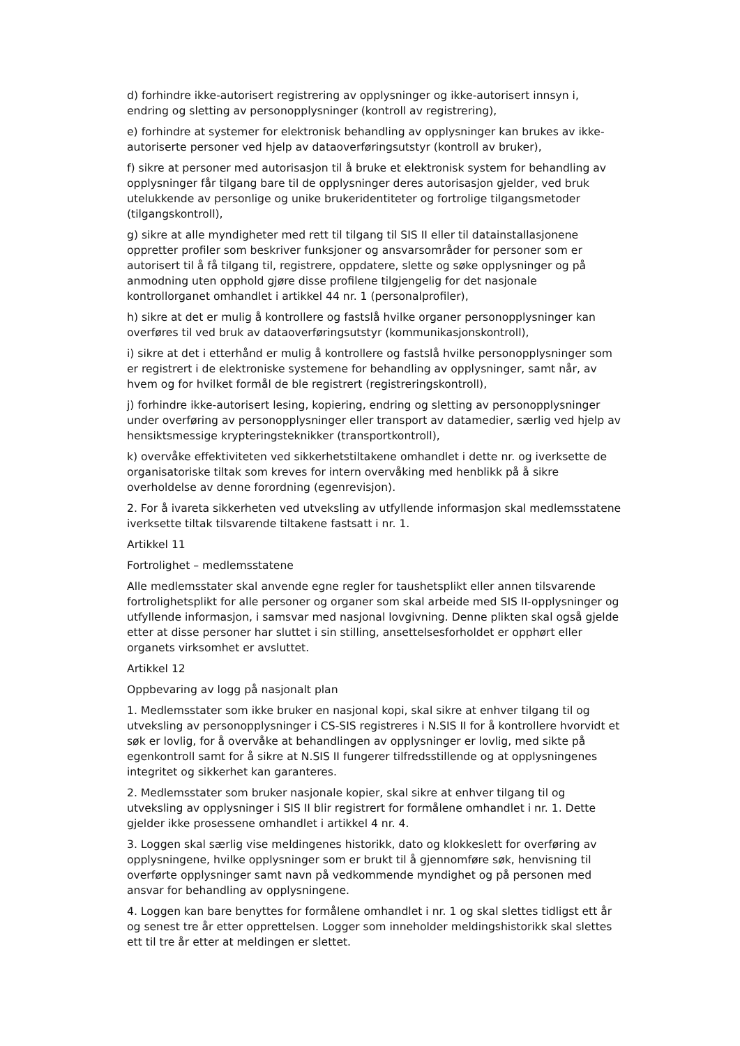d) forhindre ikke-autorisert registrering av opplysninger og ikke-autorisert innsyn i, endring og sletting av personopplysninger (kontroll av registrering),
e) forhindre at systemer for elektronisk behandling av opplysninger kan brukes av ikke-autoriserte personer ved hjelp av dataoverføringsutstyr (kontroll av bruker),
f) sikre at personer med autorisasjon til å bruke et elektronisk system for behandling av opplysninger får tilgang bare til de opplysninger deres autorisasjon gjelder, ved bruk utelukkende av personlige og unike brukeridentiteter og fortrolige tilgangsmetoder (tilgangskontroll),
g) sikre at alle myndigheter med rett til tilgang til SIS II eller til datainstallasjonene oppretter profiler som beskriver funksjoner og ansvarsområder for personer som er autorisert til å få tilgang til, registrere, oppdatere, slette og søke opplysninger og på anmodning uten opphold gjøre disse profilene tilgjengelig for det nasjonale kontrollorganet omhandlet i artikkel 44 nr. 1 (personalprofiler),
h) sikre at det er mulig å kontrollere og fastslå hvilke organer personopplysninger kan overføres til ved bruk av dataoverføringsutstyr (kommunikasjonskontroll),
i) sikre at det i etterhånd er mulig å kontrollere og fastslå hvilke personopplysninger som er registrert i de elektroniske systemene for behandling av opplysninger, samt når, av hvem og for hvilket formål de ble registrert (registreringskontroll),
j) forhindre ikke-autorisert lesing, kopiering, endring og sletting av personopplysninger under overføring av personopplysninger eller transport av datamedier, særlig ved hjelp av hensiktsmessige krypteringsteknikker (transportkontroll),
k) overvåke effektiviteten ved sikkerhetstiltakene omhandlet i dette nr. og iverksette de organisatoriske tiltak som kreves for intern overvåking med henblikk på å sikre overholdelse av denne forordning (egenrevisjon).
2. For å ivareta sikkerheten ved utveksling av utfyllende informasjon skal medlemsstatene iverksette tiltak tilsvarende tiltakene fastsatt i nr. 1.
Artikkel 11
Fortrolighet – medlemsstatene
Alle medlemsstater skal anvende egne regler for taushetsplikt eller annen tilsvarende fortrolighetsplikt for alle personer og organer som skal arbeide med SIS II-opplysninger og utfyllende informasjon, i samsvar med nasjonal lovgivning. Denne plikten skal også gjelde etter at disse personer har sluttet i sin stilling, ansettelsesforholdet er opphørt eller organets virksomhet er avsluttet.
Artikkel 12
Oppbevaring av logg på nasjonalt plan
1. Medlemsstater som ikke bruker en nasjonal kopi, skal sikre at enhver tilgang til og utveksling av personopplysninger i CS-SIS registreres i N.SIS II for å kontrollere hvorvidt et søk er lovlig, for å overvåke at behandlingen av opplysninger er lovlig, med sikte på egenkontroll samt for å sikre at N.SIS II fungerer tilfredsstillende og at opplysningenes integritet og sikkerhet kan garanteres.
2. Medlemsstater som bruker nasjonale kopier, skal sikre at enhver tilgang til og utveksling av opplysninger i SIS II blir registrert for formålene omhandlet i nr. 1. Dette gjelder ikke prosessene omhandlet i artikkel 4 nr. 4.
3. Loggen skal særlig vise meldingenes historikk, dato og klokkeslett for overføring av opplysningene, hvilke opplysninger som er brukt til å gjennomføre søk, henvisning til overførte opplysninger samt navn på vedkommende myndighet og på personen med ansvar for behandling av opplysningene.
4. Loggen kan bare benyttes for formålene omhandlet i nr. 1 og skal slettes tidligst ett år og senest tre år etter opprettelsen. Logger som inneholder meldingshistorikk skal slettes ett til tre år etter at meldingen er slettet.